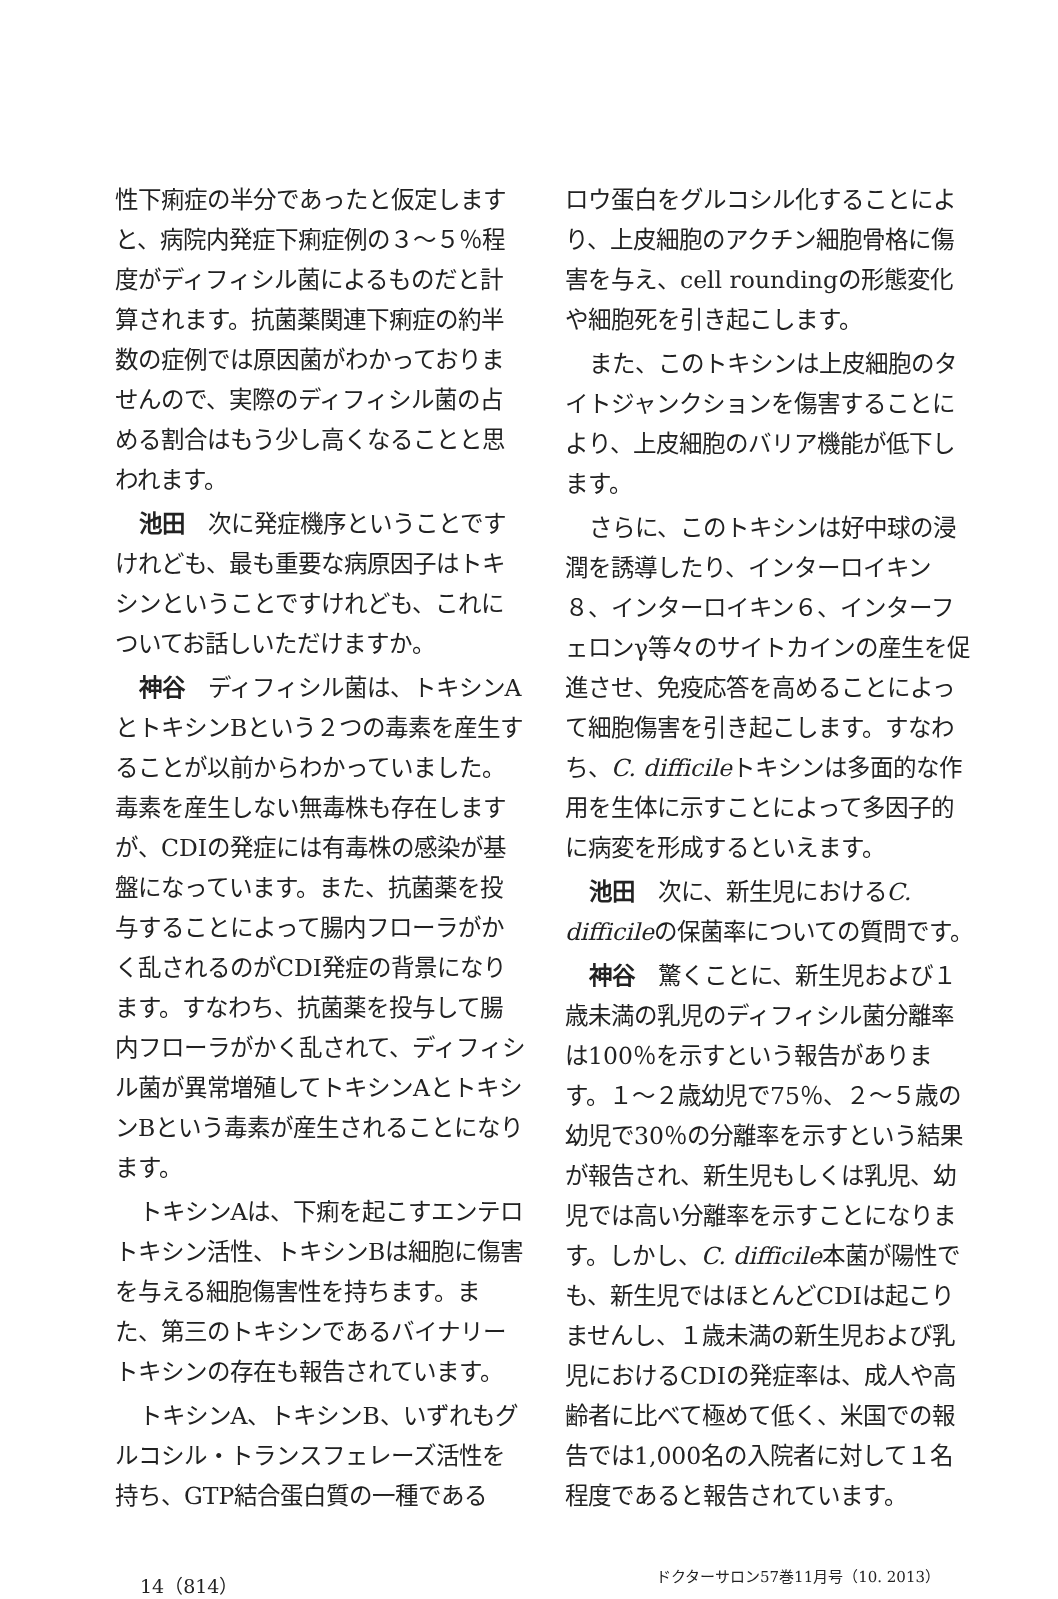性下痢症の半分であったと仮定しますと、病院内発症下痢症例の３〜５％程度がディフィシル菌によるものだと計算されます。抗菌薬関連下痢症の約半数の症例では原因菌がわかっておりませんので、実際のディフィシル菌の占める割合はもう少し高くなることと思われます。
池田　次に発症機序ということですけれども、最も重要な病原因子はトキシンということですけれども、これについてお話しいただけますか。
神谷　ディフィシル菌は、トキシンAとトキシンBという２つの毒素を産生することが以前からわかっていました。毒素を産生しない無毒株も存在しますが、CDIの発症には有毒株の感染が基盤になっています。また、抗菌薬を投与することによって腸内フローラがかく乱されるのがCDI発症の背景になります。すなわち、抗菌薬を投与して腸内フローラがかく乱されて、ディフィシル菌が異常増殖してトキシンAとトキシンBという毒素が産生されることになります。
トキシンAは、下痢を起こすエンテロトキシン活性、トキシンBは細胞に傷害を与える細胞傷害性を持ちます。また、第三のトキシンであるバイナリートキシンの存在も報告されています。
トキシンA、トキシンB、いずれもグルコシル・トランスフェレーズ活性を持ち、GTP結合蛋白質の一種である
ロウ蛋白をグルコシル化することにより、上皮細胞のアクチン細胞骨格に傷害を与え、cell roundingの形態変化や細胞死を引き起こします。
また、このトキシンは上皮細胞のタイトジャンクションを傷害することにより、上皮細胞のバリア機能が低下します。
さらに、このトキシンは好中球の浸潤を誘導したり、インターロイキン８、インターロイキン６、インターフェロンγ等々のサイトカインの産生を促進させ、免疫応答を高めることによって細胞傷害を引き起こします。すなわち、C. difficileトキシンは多面的な作用を生体に示すことによって多因子的に病変を形成するといえます。
池田　次に、新生児におけるC. difficileの保菌率についての質問です。
神谷　驚くことに、新生児および１歳未満の乳児のディフィシル菌分離率は100％を示すという報告があります。１〜２歳幼児で75％、２〜５歳の幼児で30％の分離率を示すという結果が報告され、新生児もしくは乳児、幼児では高い分離率を示すことになります。しかし、C. difficile本菌が陽性でも、新生児ではほとんどCDIは起こりませんし、１歳未満の新生児および乳児におけるCDIの発症率は、成人や高齢者に比べて極めて低く、米国での報告では1,000名の入院者に対して１名程度であると報告されています。
14（814） ドクターサロン57巻11月号（10. 2013）